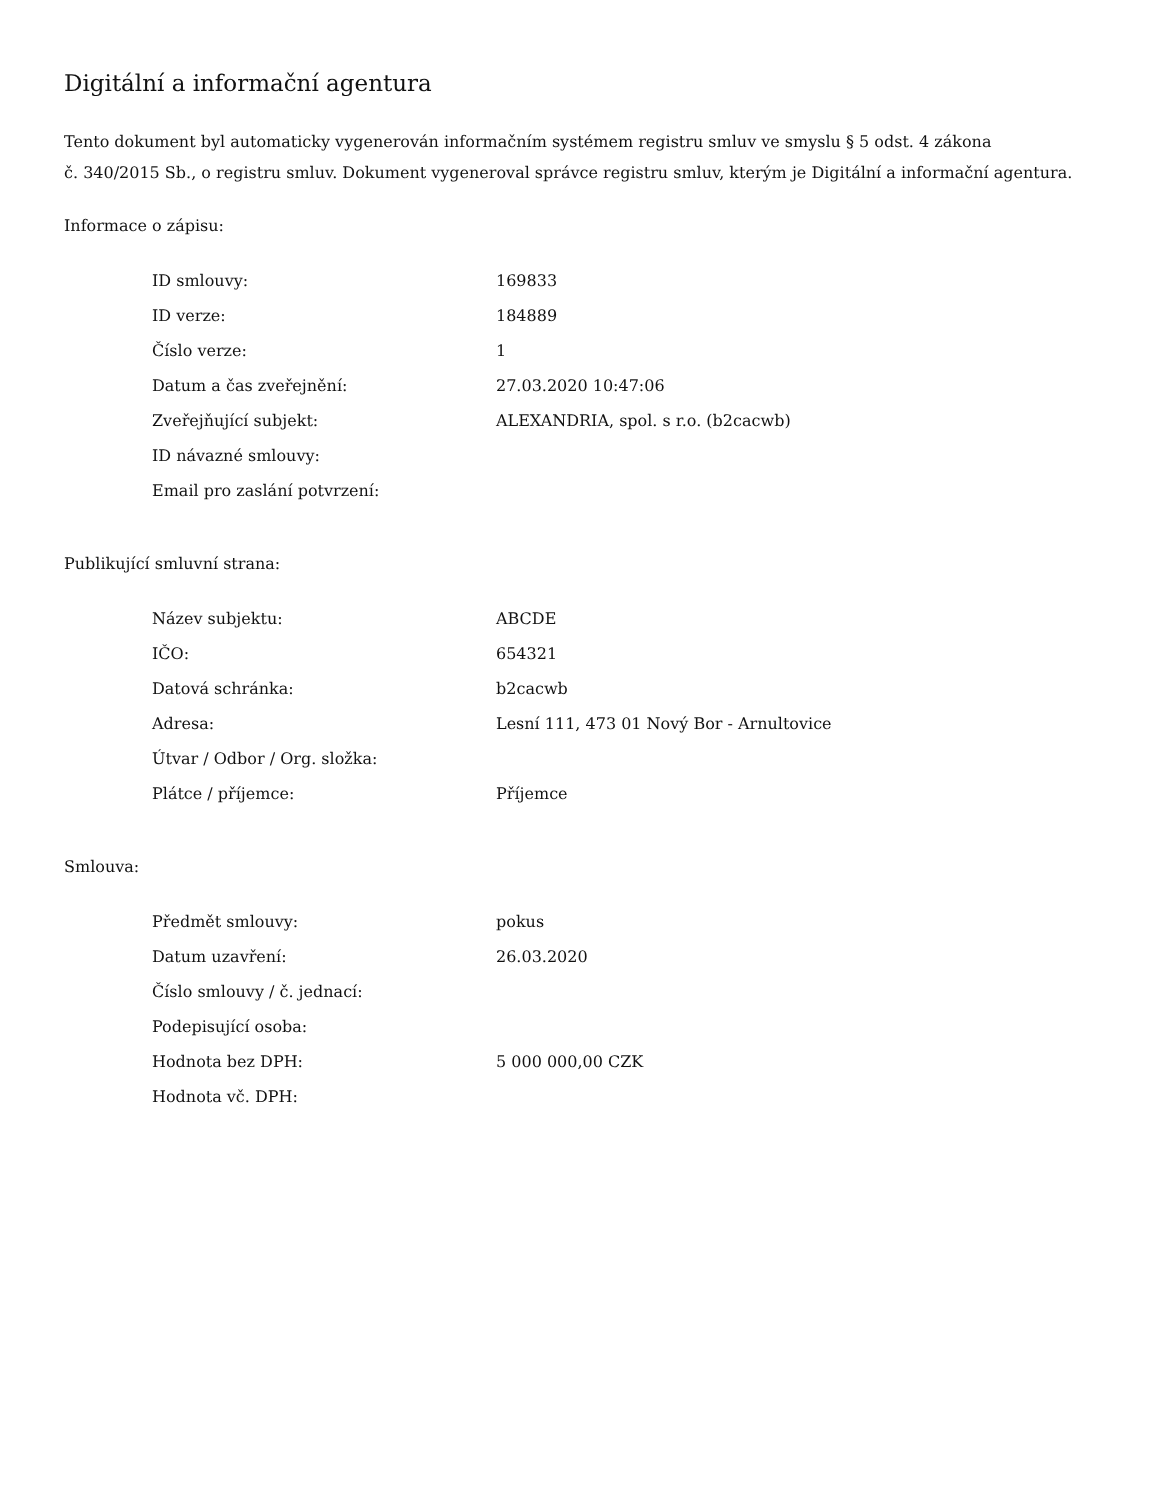Digitální a informační agentura
Tento dokument byl automaticky vygenerován informačním systémem registru smluv ve smyslu § 5 odst. 4 zákona
č. 340/2015 Sb., o registru smluv. Dokument vygeneroval správce registru smluv, kterým je Digitální a informační agentura.
Informace o zápisu:
| ID smlouvy: | 169833 |
| ID verze: | 184889 |
| Číslo verze: | 1 |
| Datum a čas zveřejnění: | 27.03.2020 10:47:06 |
| Zveřejňující subjekt: | ALEXANDRIA, spol. s r.o. (b2cacwb) |
| ID návazné smlouvy: | |
| Email pro zaslání potvrzení: | |
Publikující smluvní strana:
| Název subjektu: | ABCDE |
| IČO: | 654321 |
| Datová schránka: | b2cacwb |
| Adresa: | Lesní 111, 473 01 Nový Bor - Arnultovice |
| Útvar / Odbor / Org. složka: | |
| Plátce / příjemce: | Příjemce |
Smlouva:
| Předmět smlouvy: | pokus |
| Datum uzavření: | 26.03.2020 |
| Číslo smlouvy / č. jednací: | |
| Podepisující osoba: | |
| Hodnota bez DPH: | 5 000 000,00 CZK |
| Hodnota vč. DPH: | |